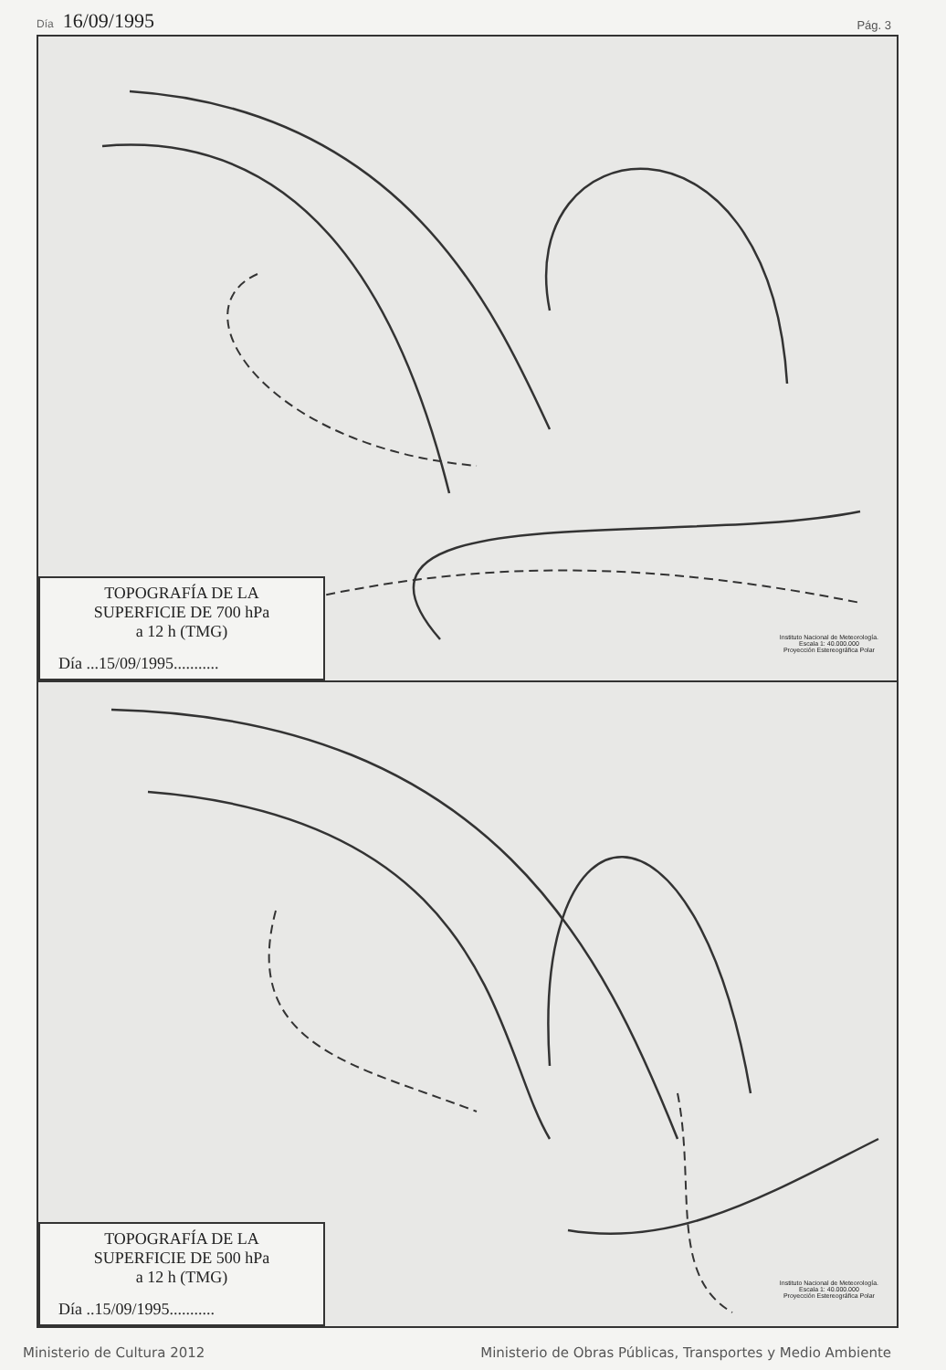Día 16/09/1995
Pág. 3
TOPOGRAFÍA DE LA
SUPERFICIE DE 700 hPa
a 12 h (TMG)
Día ...15/09/1995...........
Instituto Nacional de Meteorología.
Escala 1: 40.000.000
Proyección Estereográfica Polar
TOPOGRAFÍA DE LA
SUPERFICIE DE 500 hPa
a 12 h (TMG)
Día ..15/09/1995...........
Instituto Nacional de Meteorología.
Escala 1: 40.000.000
Proyección Estereográfica Polar
Ministerio de Cultura 2012 Ministerio de Obras Públicas, Transportes y Medio Ambiente